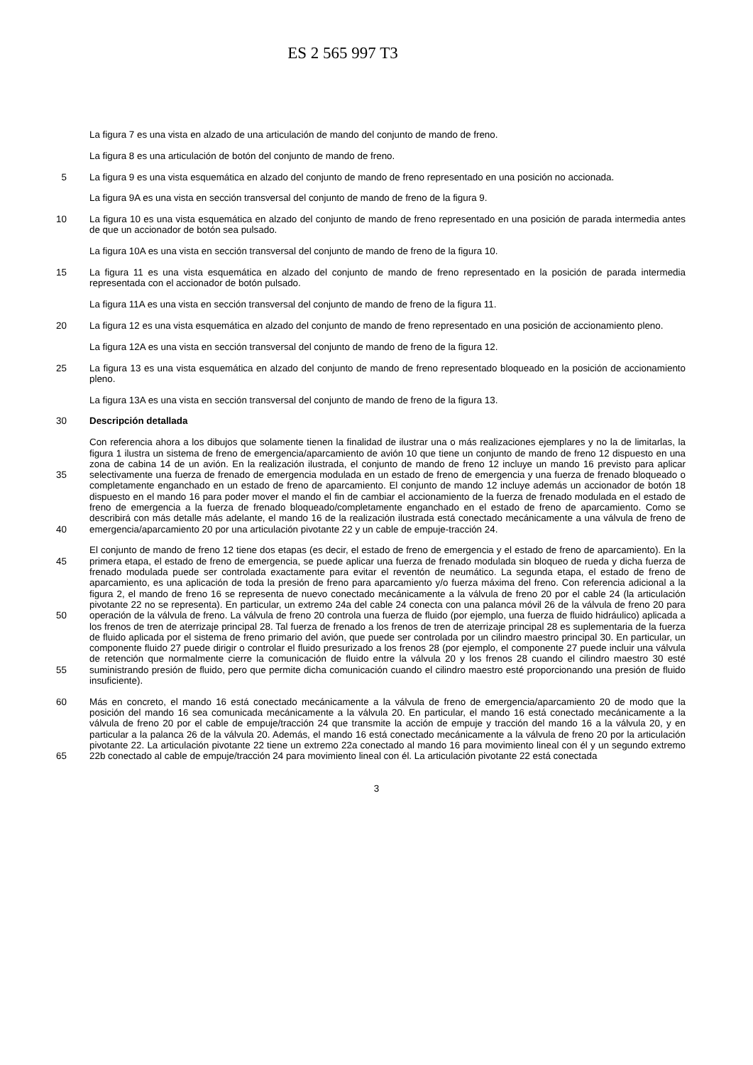ES 2 565 997 T3
La figura 7 es una vista en alzado de una articulación de mando del conjunto de mando de freno.
La figura 8 es una articulación de botón del conjunto de mando de freno.
5 La figura 9 es una vista esquemática en alzado del conjunto de mando de freno representado en una posición no accionada.
La figura 9A es una vista en sección transversal del conjunto de mando de freno de la figura 9.
10 La figura 10 es una vista esquemática en alzado del conjunto de mando de freno representado en una posición de parada intermedia antes de que un accionador de botón sea pulsado.
La figura 10A es una vista en sección transversal del conjunto de mando de freno de la figura 10.
15 La figura 11 es una vista esquemática en alzado del conjunto de mando de freno representado en la posición de parada intermedia representada con el accionador de botón pulsado.
La figura 11A es una vista en sección transversal del conjunto de mando de freno de la figura 11.
20 La figura 12 es una vista esquemática en alzado del conjunto de mando de freno representado en una posición de accionamiento pleno.
La figura 12A es una vista en sección transversal del conjunto de mando de freno de la figura 12.
25 La figura 13 es una vista esquemática en alzado del conjunto de mando de freno representado bloqueado en la posición de accionamiento pleno.
La figura 13A es una vista en sección transversal del conjunto de mando de freno de la figura 13.
30 Descripción detallada
35
40
Con referencia ahora a los dibujos que solamente tienen la finalidad de ilustrar una o más realizaciones ejemplares y no la de limitarlas, la figura 1 ilustra un sistema de freno de emergencia/aparcamiento de avión 10 que tiene un conjunto de mando de freno 12 dispuesto en una zona de cabina 14 de un avión. En la realización ilustrada, el conjunto de mando de freno 12 incluye un mando 16 previsto para aplicar selectivamente una fuerza de frenado de emergencia modulada en un estado de freno de emergencia y una fuerza de frenado bloqueado o completamente enganchado en un estado de freno de aparcamiento. El conjunto de mando 12 incluye además un accionador de botón 18 dispuesto en el mando 16 para poder mover el mando el fin de cambiar el accionamiento de la fuerza de frenado modulada en el estado de freno de emergencia a la fuerza de frenado bloqueado/completamente enganchado en el estado de freno de aparcamiento. Como se describirá con más detalle más adelante, el mando 16 de la realización ilustrada está conectado mecánicamente a una válvula de freno de emergencia/aparcamiento 20 por una articulación pivotante 22 y un cable de empuje-tracción 24.
45
50
55
El conjunto de mando de freno 12 tiene dos etapas (es decir, el estado de freno de emergencia y el estado de freno de aparcamiento). En la primera etapa, el estado de freno de emergencia, se puede aplicar una fuerza de frenado modulada sin bloqueo de rueda y dicha fuerza de frenado modulada puede ser controlada exactamente para evitar el reventón de neumático. La segunda etapa, el estado de freno de aparcamiento, es una aplicación de toda la presión de freno para aparcamiento y/o fuerza máxima del freno. Con referencia adicional a la figura 2, el mando de freno 16 se representa de nuevo conectado mecánicamente a la válvula de freno 20 por el cable 24 (la articulación pivotante 22 no se representa). En particular, un extremo 24a del cable 24 conecta con una palanca móvil 26 de la válvula de freno 20 para operación de la válvula de freno. La válvula de freno 20 controla una fuerza de fluido (por ejemplo, una fuerza de fluido hidráulico) aplicada a los frenos de tren de aterrizaje principal 28. Tal fuerza de frenado a los frenos de tren de aterrizaje principal 28 es suplementaria de la fuerza de fluido aplicada por el sistema de freno primario del avión, que puede ser controlada por un cilindro maestro principal 30. En particular, un componente fluido 27 puede dirigir o controlar el fluido presurizado a los frenos 28 (por ejemplo, el componente 27 puede incluir una válvula de retención que normalmente cierre la comunicación de fluido entre la válvula 20 y los frenos 28 cuando el cilindro maestro 30 esté suministrando presión de fluido, pero que permite dicha comunicación cuando el cilindro maestro esté proporcionando una presión de fluido insuficiente).
60
65
Más en concreto, el mando 16 está conectado mecánicamente a la válvula de freno de emergencia/aparcamiento 20 de modo que la posición del mando 16 sea comunicada mecánicamente a la válvula 20. En particular, el mando 16 está conectado mecánicamente a la válvula de freno 20 por el cable de empuje/tracción 24 que transmite la acción de empuje y tracción del mando 16 a la válvula 20, y en particular a la palanca 26 de la válvula 20. Además, el mando 16 está conectado mecánicamente a la válvula de freno 20 por la articulación pivotante 22. La articulación pivotante 22 tiene un extremo 22a conectado al mando 16 para movimiento lineal con él y un segundo extremo 22b conectado al cable de empuje/tracción 24 para movimiento lineal con él. La articulación pivotante 22 está conectada
3